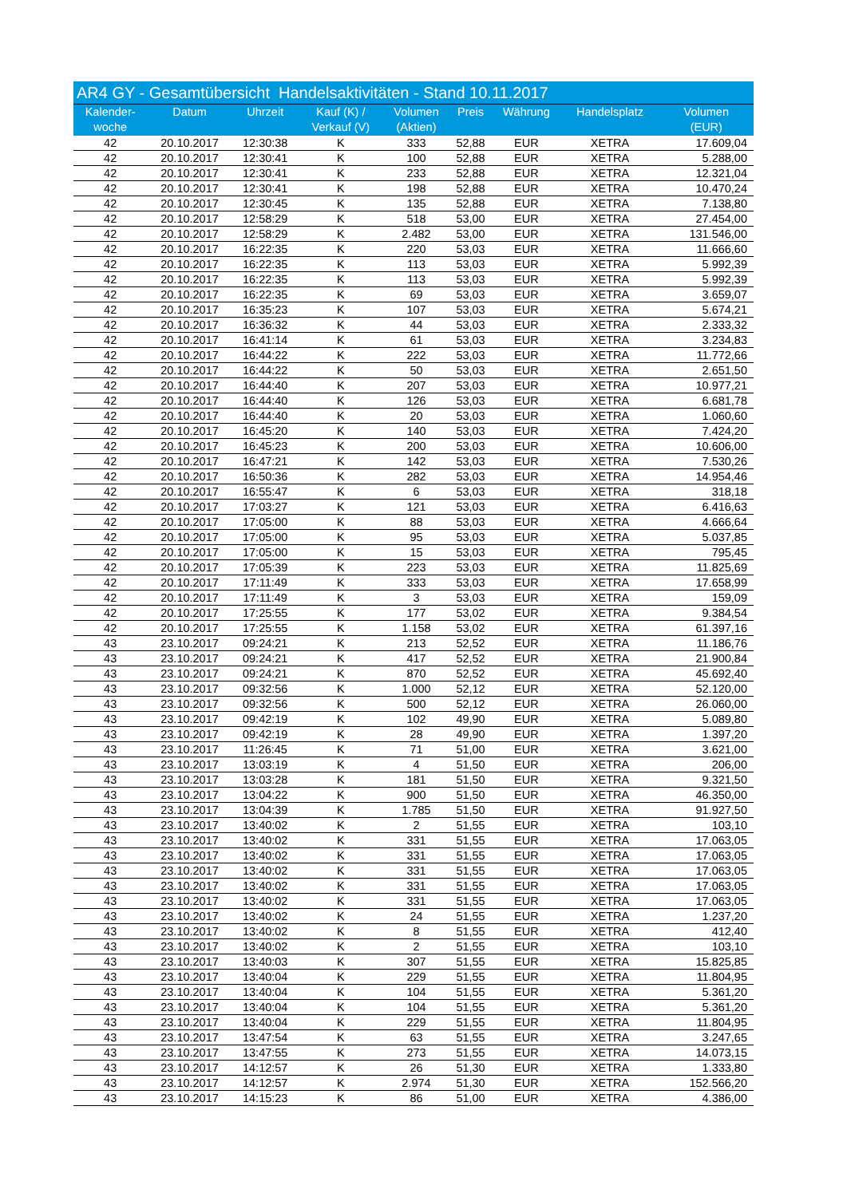| AR4 GY - Gesamtübersicht Handelsaktivitäten - Stand 10.11.2017 | | | | | | | | |
| Kalender- woche | Datum | Uhrzeit | Kauf (K) / Verkauf (V) | Volumen (Aktien) | Preis | Währung | Handelsplatz | Volumen (EUR) |
| 42 | 20.10.2017 | 12:30:38 | K | 333 | 52,88 | EUR | XETRA | 17.609,04 |
| 42 | 20.10.2017 | 12:30:41 | K | 100 | 52,88 | EUR | XETRA | 5.288,00 |
| 42 | 20.10.2017 | 12:30:41 | K | 233 | 52,88 | EUR | XETRA | 12.321,04 |
| 42 | 20.10.2017 | 12:30:41 | K | 198 | 52,88 | EUR | XETRA | 10.470,24 |
| 42 | 20.10.2017 | 12:30:45 | K | 135 | 52,88 | EUR | XETRA | 7.138,80 |
| 42 | 20.10.2017 | 12:58:29 | K | 518 | 53,00 | EUR | XETRA | 27.454,00 |
| 42 | 20.10.2017 | 12:58:29 | K | 2.482 | 53,00 | EUR | XETRA | 131.546,00 |
| 42 | 20.10.2017 | 16:22:35 | K | 220 | 53,03 | EUR | XETRA | 11.666,60 |
| 42 | 20.10.2017 | 16:22:35 | K | 113 | 53,03 | EUR | XETRA | 5.992,39 |
| 42 | 20.10.2017 | 16:22:35 | K | 113 | 53,03 | EUR | XETRA | 5.992,39 |
| 42 | 20.10.2017 | 16:22:35 | K | 69 | 53,03 | EUR | XETRA | 3.659,07 |
| 42 | 20.10.2017 | 16:35:23 | K | 107 | 53,03 | EUR | XETRA | 5.674,21 |
| 42 | 20.10.2017 | 16:36:32 | K | 44 | 53,03 | EUR | XETRA | 2.333,32 |
| 42 | 20.10.2017 | 16:41:14 | K | 61 | 53,03 | EUR | XETRA | 3.234,83 |
| 42 | 20.10.2017 | 16:44:22 | K | 222 | 53,03 | EUR | XETRA | 11.772,66 |
| 42 | 20.10.2017 | 16:44:22 | K | 50 | 53,03 | EUR | XETRA | 2.651,50 |
| 42 | 20.10.2017 | 16:44:40 | K | 207 | 53,03 | EUR | XETRA | 10.977,21 |
| 42 | 20.10.2017 | 16:44:40 | K | 126 | 53,03 | EUR | XETRA | 6.681,78 |
| 42 | 20.10.2017 | 16:44:40 | K | 20 | 53,03 | EUR | XETRA | 1.060,60 |
| 42 | 20.10.2017 | 16:45:20 | K | 140 | 53,03 | EUR | XETRA | 7.424,20 |
| 42 | 20.10.2017 | 16:45:23 | K | 200 | 53,03 | EUR | XETRA | 10.606,00 |
| 42 | 20.10.2017 | 16:47:21 | K | 142 | 53,03 | EUR | XETRA | 7.530,26 |
| 42 | 20.10.2017 | 16:50:36 | K | 282 | 53,03 | EUR | XETRA | 14.954,46 |
| 42 | 20.10.2017 | 16:55:47 | K | 6 | 53,03 | EUR | XETRA | 318,18 |
| 42 | 20.10.2017 | 17:03:27 | K | 121 | 53,03 | EUR | XETRA | 6.416,63 |
| 42 | 20.10.2017 | 17:05:00 | K | 88 | 53,03 | EUR | XETRA | 4.666,64 |
| 42 | 20.10.2017 | 17:05:00 | K | 95 | 53,03 | EUR | XETRA | 5.037,85 |
| 42 | 20.10.2017 | 17:05:00 | K | 15 | 53,03 | EUR | XETRA | 795,45 |
| 42 | 20.10.2017 | 17:05:39 | K | 223 | 53,03 | EUR | XETRA | 11.825,69 |
| 42 | 20.10.2017 | 17:11:49 | K | 333 | 53,03 | EUR | XETRA | 17.658,99 |
| 42 | 20.10.2017 | 17:11:49 | K | 3 | 53,03 | EUR | XETRA | 159,09 |
| 42 | 20.10.2017 | 17:25:55 | K | 177 | 53,02 | EUR | XETRA | 9.384,54 |
| 42 | 20.10.2017 | 17:25:55 | K | 1.158 | 53,02 | EUR | XETRA | 61.397,16 |
| 43 | 23.10.2017 | 09:24:21 | K | 213 | 52,52 | EUR | XETRA | 11.186,76 |
| 43 | 23.10.2017 | 09:24:21 | K | 417 | 52,52 | EUR | XETRA | 21.900,84 |
| 43 | 23.10.2017 | 09:24:21 | K | 870 | 52,52 | EUR | XETRA | 45.692,40 |
| 43 | 23.10.2017 | 09:32:56 | K | 1.000 | 52,12 | EUR | XETRA | 52.120,00 |
| 43 | 23.10.2017 | 09:32:56 | K | 500 | 52,12 | EUR | XETRA | 26.060,00 |
| 43 | 23.10.2017 | 09:42:19 | K | 102 | 49,90 | EUR | XETRA | 5.089,80 |
| 43 | 23.10.2017 | 09:42:19 | K | 28 | 49,90 | EUR | XETRA | 1.397,20 |
| 43 | 23.10.2017 | 11:26:45 | K | 71 | 51,00 | EUR | XETRA | 3.621,00 |
| 43 | 23.10.2017 | 13:03:19 | K | 4 | 51,50 | EUR | XETRA | 206,00 |
| 43 | 23.10.2017 | 13:03:28 | K | 181 | 51,50 | EUR | XETRA | 9.321,50 |
| 43 | 23.10.2017 | 13:04:22 | K | 900 | 51,50 | EUR | XETRA | 46.350,00 |
| 43 | 23.10.2017 | 13:04:39 | K | 1.785 | 51,50 | EUR | XETRA | 91.927,50 |
| 43 | 23.10.2017 | 13:40:02 | K | 2 | 51,55 | EUR | XETRA | 103,10 |
| 43 | 23.10.2017 | 13:40:02 | K | 331 | 51,55 | EUR | XETRA | 17.063,05 |
| 43 | 23.10.2017 | 13:40:02 | K | 331 | 51,55 | EUR | XETRA | 17.063,05 |
| 43 | 23.10.2017 | 13:40:02 | K | 331 | 51,55 | EUR | XETRA | 17.063,05 |
| 43 | 23.10.2017 | 13:40:02 | K | 331 | 51,55 | EUR | XETRA | 17.063,05 |
| 43 | 23.10.2017 | 13:40:02 | K | 331 | 51,55 | EUR | XETRA | 17.063,05 |
| 43 | 23.10.2017 | 13:40:02 | K | 24 | 51,55 | EUR | XETRA | 1.237,20 |
| 43 | 23.10.2017 | 13:40:02 | K | 8 | 51,55 | EUR | XETRA | 412,40 |
| 43 | 23.10.2017 | 13:40:02 | K | 2 | 51,55 | EUR | XETRA | 103,10 |
| 43 | 23.10.2017 | 13:40:03 | K | 307 | 51,55 | EUR | XETRA | 15.825,85 |
| 43 | 23.10.2017 | 13:40:04 | K | 229 | 51,55 | EUR | XETRA | 11.804,95 |
| 43 | 23.10.2017 | 13:40:04 | K | 104 | 51,55 | EUR | XETRA | 5.361,20 |
| 43 | 23.10.2017 | 13:40:04 | K | 104 | 51,55 | EUR | XETRA | 5.361,20 |
| 43 | 23.10.2017 | 13:40:04 | K | 229 | 51,55 | EUR | XETRA | 11.804,95 |
| 43 | 23.10.2017 | 13:47:54 | K | 63 | 51,55 | EUR | XETRA | 3.247,65 |
| 43 | 23.10.2017 | 13:47:55 | K | 273 | 51,55 | EUR | XETRA | 14.073,15 |
| 43 | 23.10.2017 | 14:12:57 | K | 26 | 51,30 | EUR | XETRA | 1.333,80 |
| 43 | 23.10.2017 | 14:12:57 | K | 2.974 | 51,30 | EUR | XETRA | 152.566,20 |
| 43 | 23.10.2017 | 14:15:23 | K | 86 | 51,00 | EUR | XETRA | 4.386,00 |